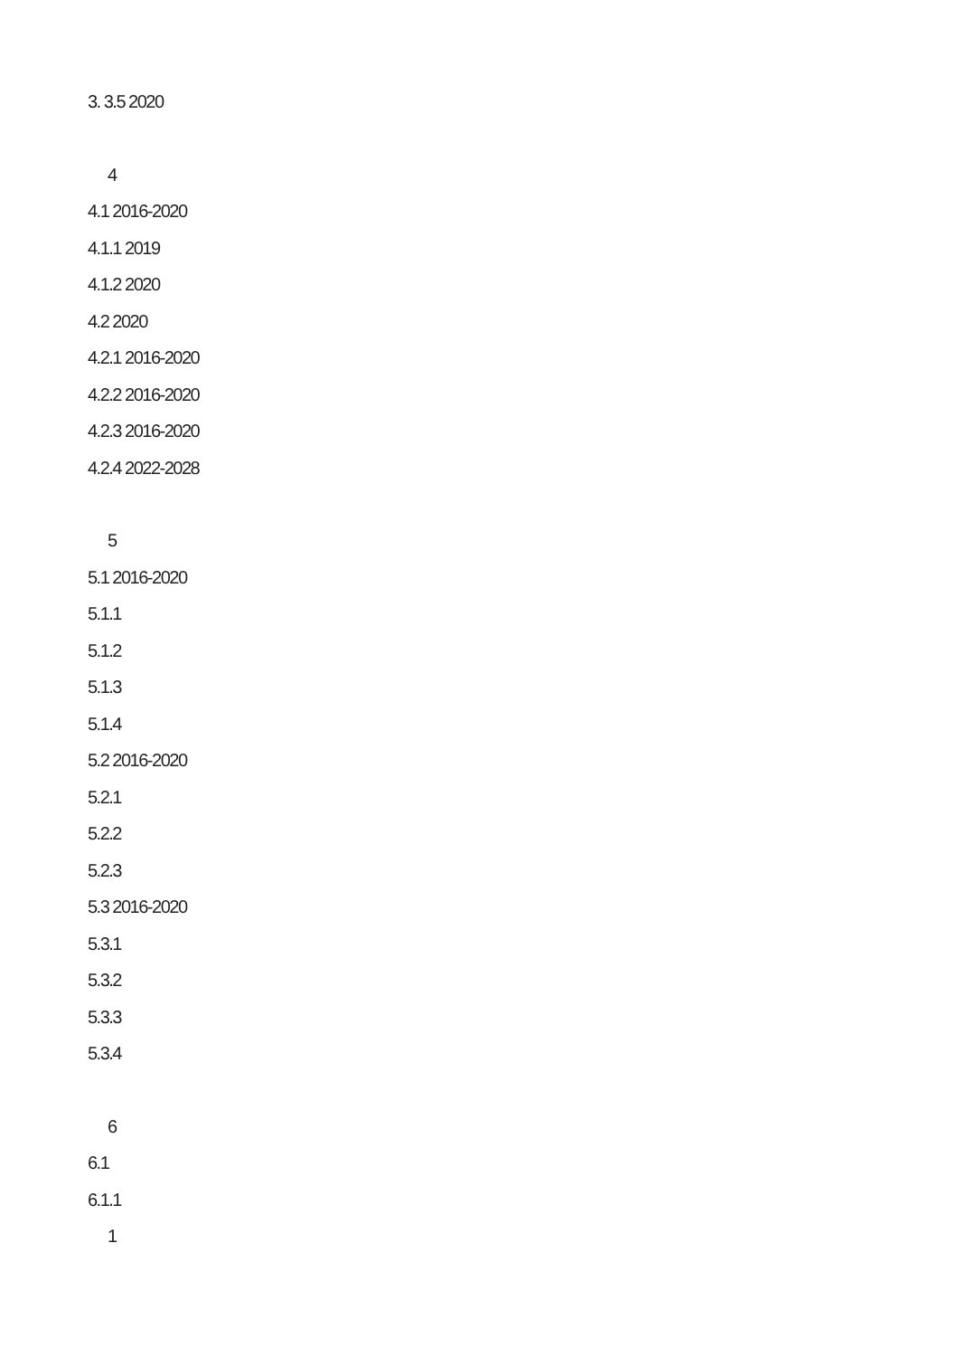3. 3.5 2020
4
4.1 2016-2020
4.1.1 2019
4.1.2 2020
4.2 2020
4.2.1 2016-2020
4.2.2 2016-2020
4.2.3 2016-2020
4.2.4 2022-2028
5
5.1 2016-2020
5.1.1
5.1.2
5.1.3
5.1.4
5.2 2016-2020
5.2.1
5.2.2
5.2.3
5.3 2016-2020
5.3.1
5.3.2
5.3.3
5.3.4
6
6.1
6.1.1
1